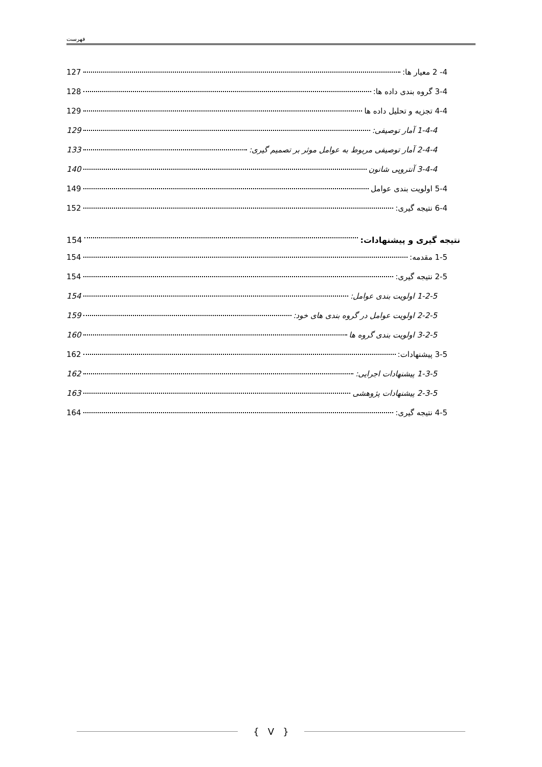فهرست
4- 2 معیار ها: 127
3-4 گروه بندی داده ها: 128
4-4 تجزیه و تحلیل داده ها 129
1-4-4 آمار توصیفی: 129
2-4-4 آمار توصیفی مربوط به عوامل موثر بر تصمیم گیری: 133
3-4-4 آنتروپی شانون 140
5-4 اولویت بندی عوامل 149
6-4 نتیجه گیری: 152
نتیجه گیری و پیشنهادات: 154
1-5 مقدمه: 154
2-5 نتیجه گیری: 154
1-2-5 اولویت بندی عوامل: 154
2-2-5 اولویت عوامل در گروه بندی های خود: 159
3-2-5 اولویت بندی گروه ها 160
3-5 پیشنهادات: 162
1-3-5 پیشنهادات اجرایی: 162
2-3-5 پیشنهادات پژوهشی 163
4-5 نتیجه گیری: 164
{ V }